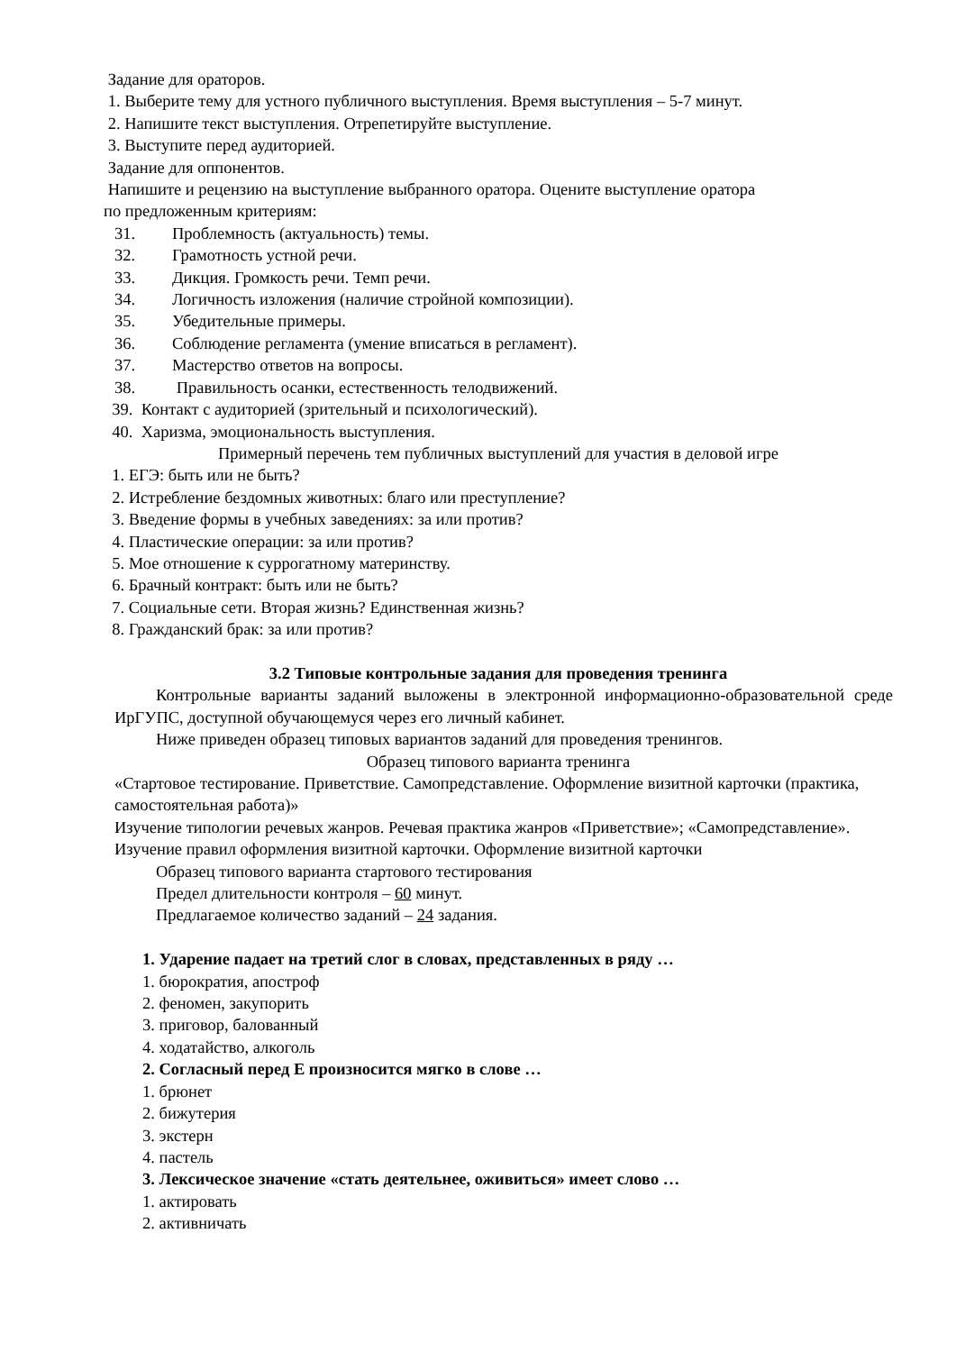Задание для ораторов.
1. Выберите тему для устного публичного выступления. Время выступления – 5-7 минут.
2. Напишите текст выступления. Отрепетируйте выступление.
3. Выступите перед аудиторией.
Задание для оппонентов.
Напишите и рецензию на выступление выбранного оратора. Оцените выступление оратора
по предложенным критериям:
31. Проблемность (актуальность) темы.
32. Грамотность устной речи.
33. Дикция. Громкость речи. Темп речи.
34. Логичность изложения (наличие стройной композиции).
35. Убедительные примеры.
36. Соблюдение регламента (умение вписаться в регламент).
37. Мастерство ответов на вопросы.
38. Правильность осанки, естественность телодвижений.
39. Контакт с аудиторией (зрительный и психологический).
40. Харизма, эмоциональность выступления.
Примерный перечень тем публичных выступлений для участия в деловой игре
1. ЕГЭ: быть или не быть?
2. Истребление бездомных животных: благо или преступление?
3. Введение формы в учебных заведениях: за или против?
4. Пластические операции: за или против?
5. Мое отношение к суррогатному материнству.
6. Брачный контракт: быть или не быть?
7. Социальные сети. Вторая жизнь? Единственная жизнь?
8. Гражданский брак: за или против?
3.2 Типовые контрольные задания для проведения тренинга
Контрольные варианты заданий выложены в электронной информационно-образовательной среде ИрГУПС, доступной обучающемуся через его личный кабинет.
Ниже приведен образец типовых вариантов заданий для проведения тренингов.
Образец типового варианта тренинга
«Стартовое тестирование. Приветствие. Самопредставление. Оформление визитной карточки (практика, самостоятельная работа)»
Изучение типологии речевых жанров. Речевая практика жанров «Приветствие»; «Самопредставление». Изучение правил оформления визитной карточки. Оформление визитной карточки
Образец типового варианта стартового тестирования
Предел длительности контроля – 60 минут.
Предлагаемое количество заданий – 24 задания.
1. Ударение падает на третий слог в словах, представленных в ряду …
1. бюрократия, апостроф
2. феномен, закупорить
3. приговор, балованный
4. ходатайство, алкоголь
2. Согласный перед Е произносится мягко в слове …
1. брюнет
2. бижутерия
3. экстерн
4. пастель
3. Лексическое значение «стать деятельнее, оживиться» имеет слово …
1. актировать
2. активничать